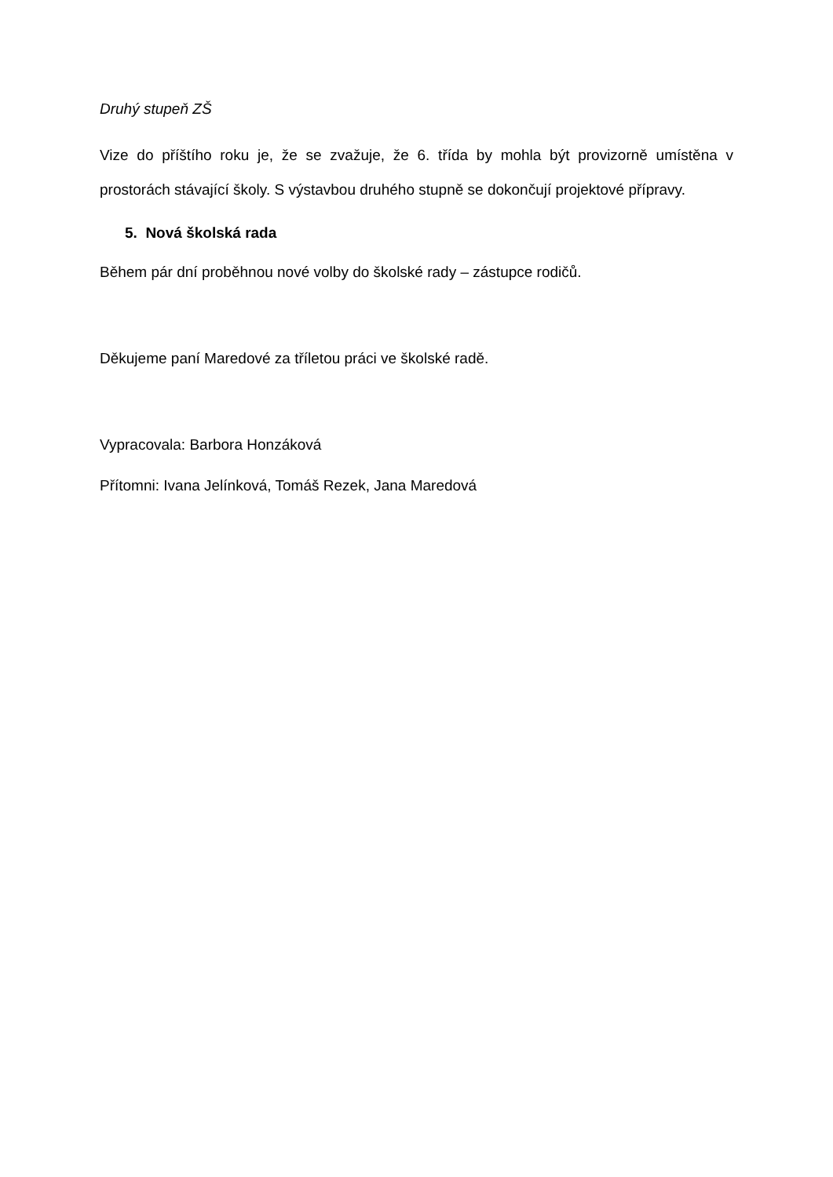Druhý stupeň ZŠ
Vize do příštího roku je, že se zvažuje, že 6. třída by mohla být provizorně umístěna v prostorách stávající školy. S výstavbou druhého stupně se dokončují projektové přípravy.
5. Nová školská rada
Během pár dní proběhnou nové volby do školské rady – zástupce rodičů.
Děkujeme paní Maredové za tříletou práci ve školské radě.
Vypracovala: Barbora Honzáková
Přítomni: Ivana Jelínková, Tomáš Rezek, Jana Maredová